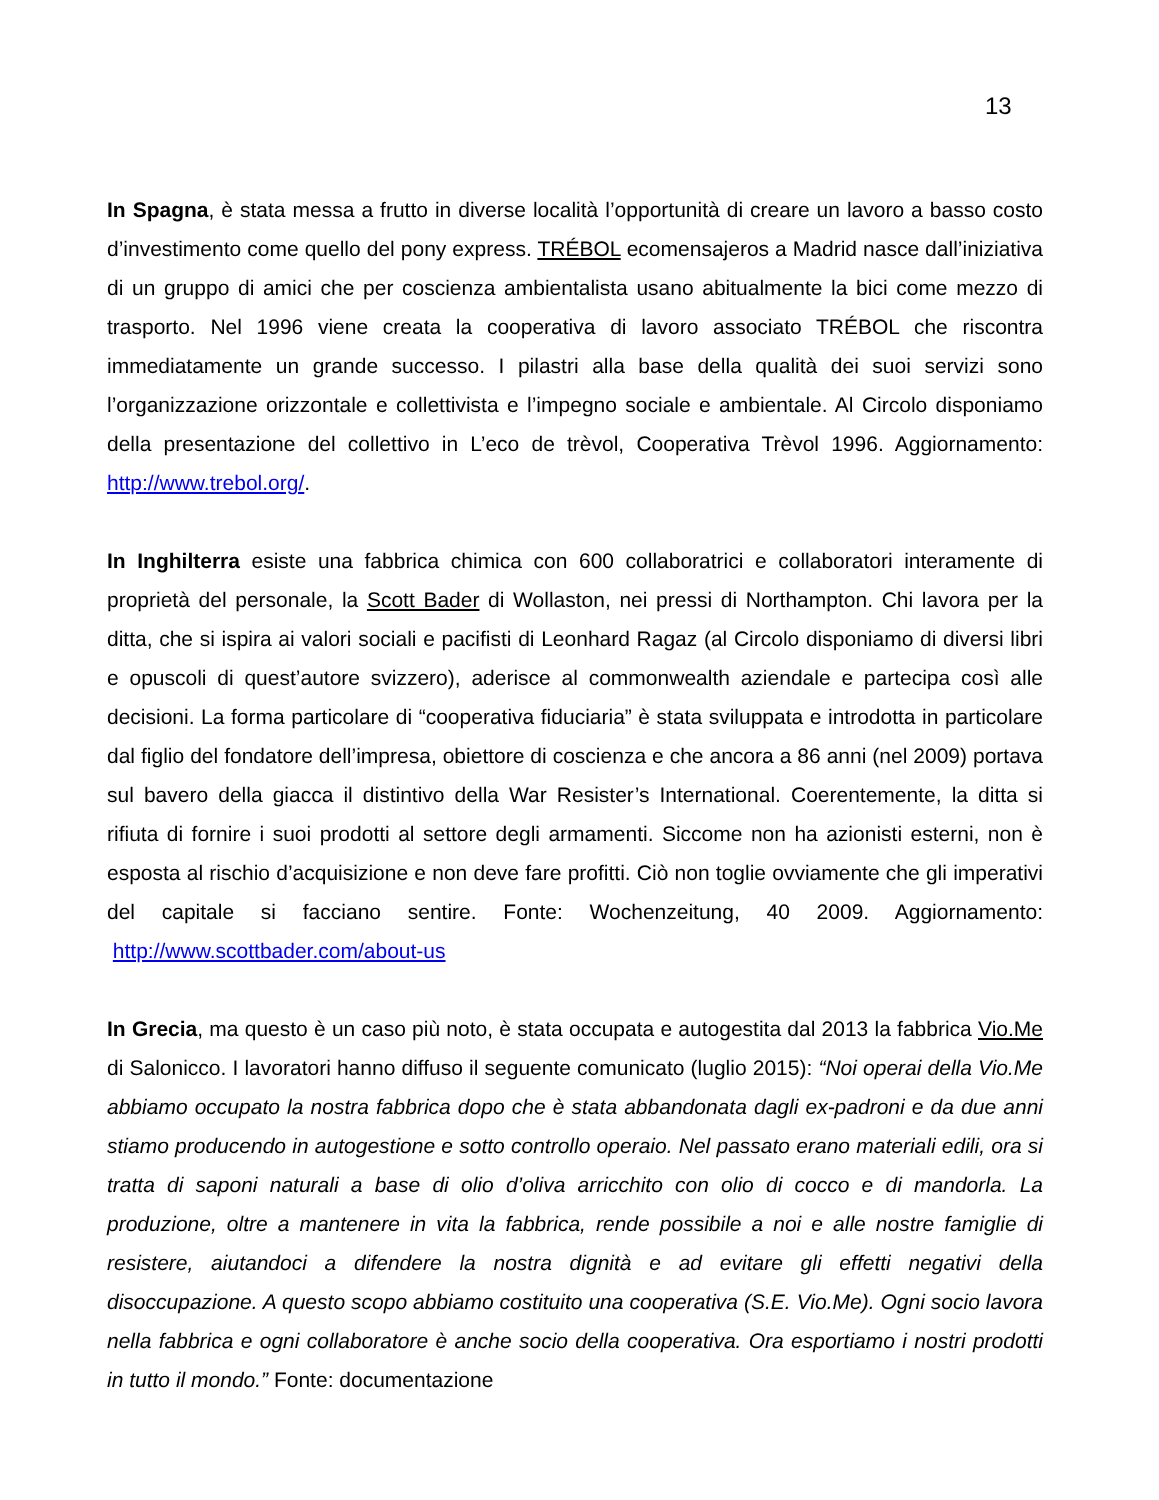13
In Spagna, è stata messa a frutto in diverse località l’opportunità di creare un lavoro a basso costo d’investimento come quello del pony express. TRÉBOL ecomensajeros a Madrid nasce dall’iniziativa di un gruppo di amici che per coscienza ambientalista usano abitualmente la bici come mezzo di trasporto. Nel 1996 viene creata la cooperativa di lavoro associato TRÉBOL che riscontra immediatamente un grande successo. I pilastri alla base della qualità dei suoi servizi sono l’organizzazione orizzontale e collettivista e l’impegno sociale e ambientale. Al Circolo disponiamo della presentazione del collettivo in L’eco de trèvol, Cooperativa Trèvol 1996. Aggiornamento: http://www.trebol.org/.
In Inghilterra esiste una fabbrica chimica con 600 collaboratrici e collaboratori interamente di proprietà del personale, la Scott Bader di Wollaston, nei pressi di Northampton. Chi lavora per la ditta, che si ispira ai valori sociali e pacifisti di Leonhard Ragaz (al Circolo disponiamo di diversi libri e opuscoli di quest’autore svizzero), aderisce al commonwealth aziendale e partecipa così alle decisioni. La forma particolare di “cooperativa fiduciaria” è stata sviluppata e introdotta in particolare dal figlio del fondatore dell’impresa, obiettore di coscienza e che ancora a 86 anni (nel 2009) portava sul bavero della giacca il distintivo della War Resister’s International. Coerentemente, la ditta si rifiuta di fornire i suoi prodotti al settore degli armamenti. Siccome non ha azionisti esterni, non è esposta al rischio d’acquisizione e non deve fare profitti. Ciò non toglie ovviamente che gli imperativi del capitale si facciano sentire. Fonte: Wochenzeitung, 40 2009. Aggiornamento: http://www.scottbader.com/about-us
In Grecia, ma questo è un caso più noto, è stata occupata e autogestita dal 2013 la fabbrica Vio.Me di Salonicco. I lavoratori hanno diffuso il seguente comunicato (luglio 2015): “Noi operai della Vio.Me abbiamo occupato la nostra fabbrica dopo che è stata abbandonata dagli ex-padroni e da due anni stiamo producendo in autogestione e sotto controllo operaio. Nel passato erano materiali edili, ora si tratta di saponi naturali a base di olio d’oliva arricchito con olio di cocco e di mandorla. La produzione, oltre a mantenere in vita la fabbrica, rende possibile a noi e alle nostre famiglie di resistere, aiutandoci a difendere la nostra dignità e ad evitare gli effetti negativi della disoccupazione. A questo scopo abbiamo costituito una cooperativa (S.E. Vio.Me). Ogni socio lavora nella fabbrica e ogni collaboratore è anche socio della cooperativa. Ora esportiamo i nostri prodotti in tutto il mondo.” Fonte: documentazione